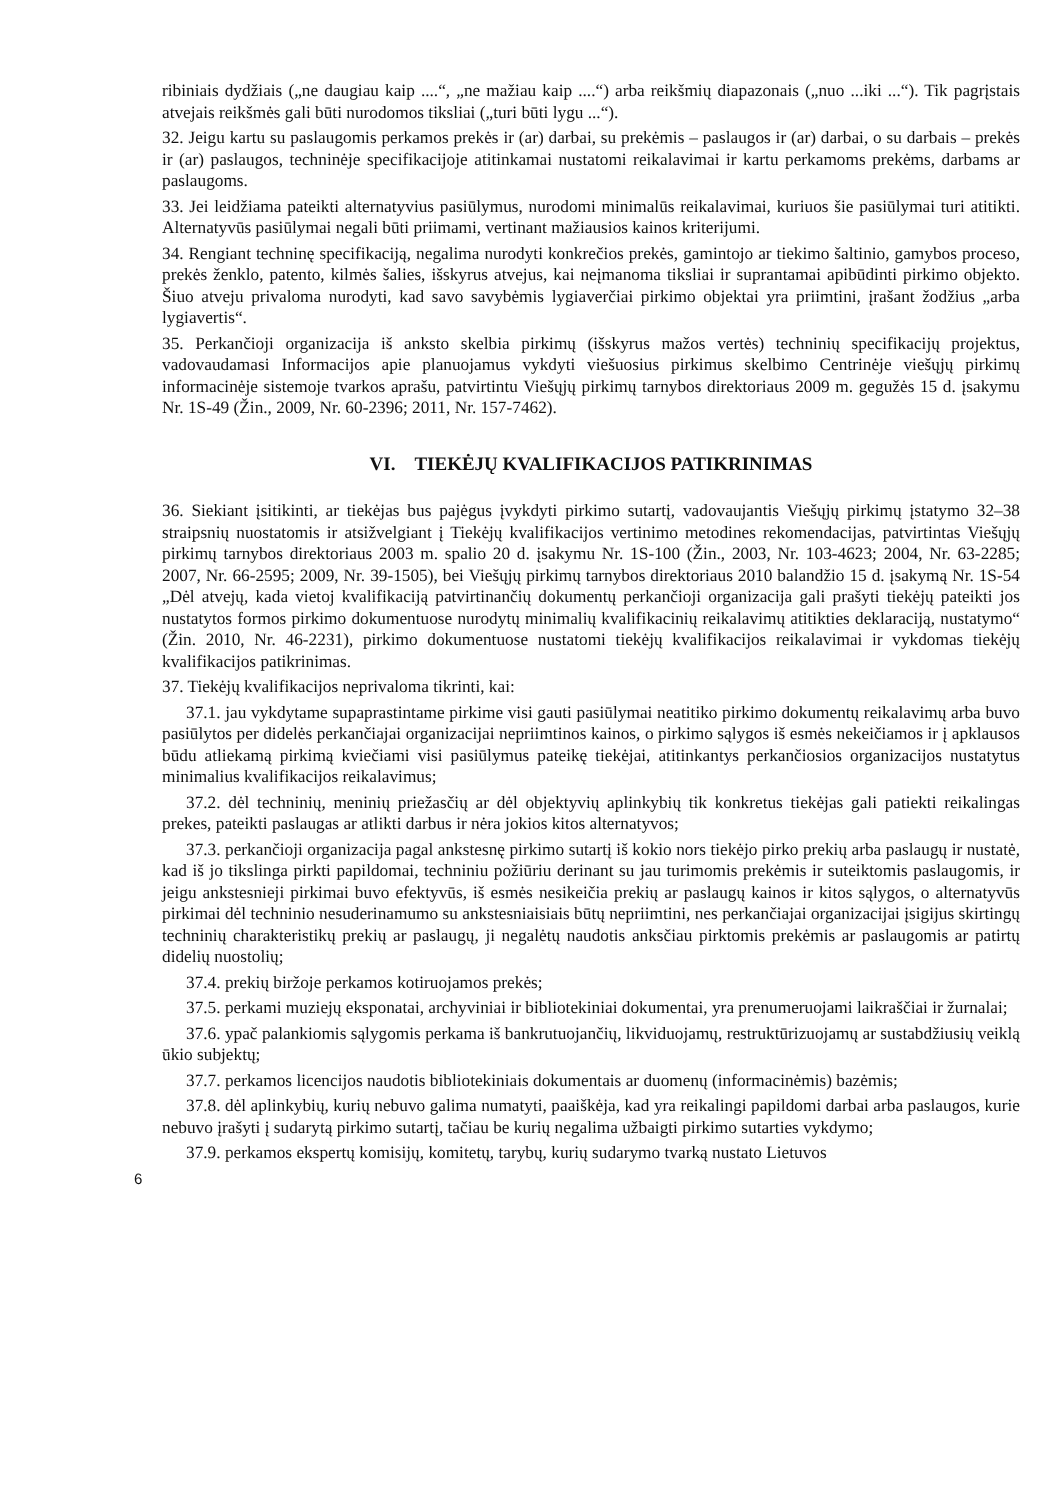ribiniais dydžiais („ne daugiau kaip ....“, „ne mažiau kaip ....“) arba reikšmių diapazonais („nuo ...iki ...“). Tik pagrįstais atvejais reikšmės gali būti nurodomos tiksliai („turi būti lygu ...“).
32. Jeigu kartu su paslaugomis perkamos prekės ir (ar) darbai, su prekėmis – paslaugos ir (ar) darbai, o su darbais – prekės ir (ar) paslaugos, techninėje specifikacijoje atitinkamai nustatomi reikalavimai ir kartu perkamoms prekėms, darbams ar paslaugoms.
33. Jei leidžiama pateikti alternatyvius pasiūlymus, nurodomi minimalūs reikalavimai, kuriuos šie pasiūlymai turi atitikti. Alternatyvūs pasiūlymai negali būti priimami, vertinant mažiausios kainos kriterijumi.
34. Rengiant techninę specifikaciją, negalima nurodyti konkrečios prekės, gamintojo ar tiekimo šaltinio, gamybos proceso, prekės ženklo, patento, kilmės šalies, išskyrus atvejus, kai neįmanoma tiksliai ir suprantamai apibūdinti pirkimo objekto. Šiuo atveju privaloma nurodyti, kad savo savybėmis lygiaverčiai pirkimo objektai yra priimtini, įrašant žodžius „arba lygiavertis“.
35. Perkančioji organizacija iš anksto skelbia pirkimų (išskyrus mažos vertės) techninių specifikacijų projektus, vadovaudamasi Informacijos apie planuojamus vykdyti viešuosius pirkimus skelbimo Centrinėje viešųjų pirkimų informacinėje sistemoje tvarkos aprašu, patvirtintu Viešųjų pirkimų tarnybos direktoriaus 2009 m. gegužės 15 d. įsakymu Nr. 1S-49 (Žin., 2009, Nr. 60-2396; 2011, Nr. 157-7462).
VI. TIEKĖJŲ KVALIFIKACIJOS PATIKRINIMAS
36. Siekiant įsitikinti, ar tiekėjas bus pajėgus įvykdyti pirkimo sutartį, vadovaujantis Viešųjų pirkimų įstatymo 32–38 straipsnių nuostatomis ir atsižvelgiant į Tiekėjų kvalifikacijos vertinimo metodines rekomendacijas, patvirtintas Viešųjų pirkimų tarnybos direktoriaus 2003 m. spalio 20 d. įsakymu Nr. 1S-100 (Žin., 2003, Nr. 103-4623; 2004, Nr. 63-2285; 2007, Nr. 66-2595; 2009, Nr. 39-1505), bei Viešųjų pirkimų tarnybos direktoriaus 2010 balandžio 15 d. įsakymą Nr. 1S-54 „Dėl atvejų, kada vietoj kvalifikaciją patvirtinančių dokumentų perkančioji organizacija gali prašyti tiekėjų pateikti jos nustatytos formos pirkimo dokumentuose nurodytų minimalių kvalifikacinių reikalavimų atitikties deklaraciją, nustatymo“ (Žin. 2010, Nr. 46-2231), pirkimo dokumentuose nustatomi tiekėjų kvalifikacijos reikalavimai ir vykdomas tiekėjų kvalifikacijos patikrinimas.
37. Tiekėjų kvalifikacijos neprivaloma tikrinti, kai:
37.1. jau vykdytame supaprastintame pirkime visi gauti pasiūlymai neatitiko pirkimo dokumentų reikalavimų arba buvo pasiūlytos per didelės perkančiajai organizacijai nepriimtinos kainos, o pirkimo sąlygos iš esmės nekeičiamos ir į apklausos būdu atliekamą pirkimą kviečiami visi pasiūlymus pateikę tiekėjai, atitinkantys perkančiosios organizacijos nustatytus minimalius kvalifikacijos reikalavimus;
37.2. dėl techninių, meninių priežasčių ar dėl objektyvių aplinkybių tik konkretus tiekėjas gali patiekti reikalingas prekes, pateikti paslaugas ar atlikti darbus ir nėra jokios kitos alternatyvos;
37.3. perkančioji organizacija pagal ankstesnę pirkimo sutartį iš kokio nors tiekėjo pirko prekių arba paslaugų ir nustatė, kad iš jo tikslinga pirkti papildomai, techniniu požiūriu derinant su jau turimomis prekėmis ir suteiktomis paslaugomis, ir jeigu ankstesnieji pirkimai buvo efektyvūs, iš esmės nesikeičia prekių ar paslaugų kainos ir kitos sąlygos, o alternatyvūs pirkimai dėl techninio nesuderinamumo su ankstesniaisiais būtų nepriimtini, nes perkančiajai organizacijai įsigijus skirtingų techninių charakteristikų prekių ar paslaugų, ji negalėtų naudotis anksčiau pirktomis prekėmis ar paslaugomis ar patirtų didelių nuostolių;
37.4. prekių biržoje perkamos kotiruojamos prekės;
37.5. perkami muziejų eksponatai, archyviniai ir bibliotekiniai dokumentai, yra prenumeruojami laikraščiai ir žurnalai;
37.6. ypač palankiomis sąlygomis perkama iš bankrutuojančių, likviduojamų, restruktūrizuojamų ar sustabdžiusių veiklą ūkio subjektų;
37.7. perkamos licencijos naudotis bibliotekiniais dokumentais ar duomenų (informacinėmis) bazėmis;
37.8. dėl aplinkybių, kurių nebuvo galima numatyti, paaiškėja, kad yra reikalingi papildomi darbai arba paslaugos, kurie nebuvo įrašyti į sudarytą pirkimo sutartį, tačiau be kurių negalima užbaigti pirkimo sutarties vykdymo;
37.9. perkamos ekspertų komisijų, komitetų, tarybų, kurių sudarymo tvarką nustato Lietuvos
6